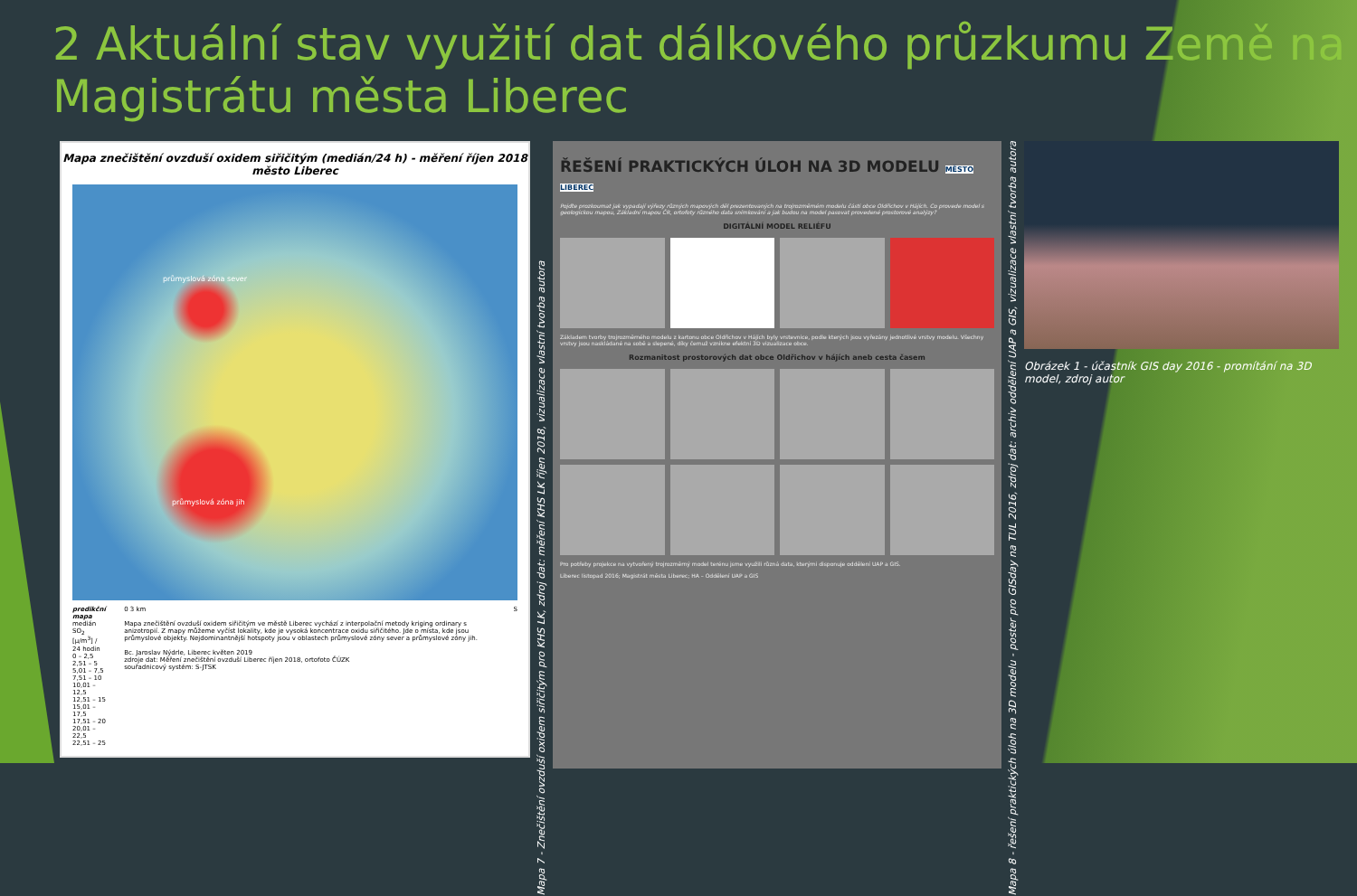2 Aktuální stav využití dat dálkového průzkumu Země na Magistrátu města Liberec
Mapa znečištění ovzduší oxidem siřičitým (medián/24 h) - měření říjen 2018
město Liberec
průmyslová zóna sever
průmyslová zóna jih
predikční mapa
medián SO<sub>2</sub> [μ/m<sup>3</sup>] / 24 hodin
0 – 2,5
2,51 – 5
5,01 – 7,5
7,51 – 10
10,01 – 12,5
12,51 – 15
15,01 – 17,5
17,51 – 20
20,01 – 22,5
22,51 – 25
0 3 km
Mapa znečištění ovzduší oxidem siřičitým ve městě Liberec vychází z interpolační metody kriging ordinary s anizotropií. Z mapy můžeme vyčíst lokality, kde je vysoká koncentrace oxidu siřičitého. Jde o místa, kde jsou průmyslové objekty. Nejdominantnější hotspoty jsou v oblastech průmyslové zóny sever a průmyslové zóny jih.
Bc. Jaroslav Nýdrle, Liberec květen 2019
zdroje dat: Měření znečištění ovzduší Liberec říjen 2018, ortofoto ČÚZK
souřadnicový systém: S-JTSK
S
Mapa 7 - Znečištění ovzduší oxidem siřičitým pro KHS LK, zdroj dat: měření KHS LK říjen 2018, vizualizace vlastní tvorba autora
ŘEŠENÍ PRAKTICKÝCH ÚLOH NA 3D MODELU MĚSTO LIBEREC
Pojďte prozkoumat jak vypadají výřezy různých mapových děl prezentovaných na trojrozměrném modelu části obce Oldřichov v Hájích. Co provede model s geologickou mapou, Základní mapou ČR, ortofoty různého data snímkování a jak budou na model pasovat provedené prostorové analýzy?
DIGITÁLNÍ MODEL RELIÉFU
Základem tvorby trojrozměrného modelu z kartonu obce Oldřichov v Hájích byly vrstevnice, podle kterých jsou vyřezány jednotlivé vrstvy modelu. Všechny vrstvy jsou naskládané na sobě a slepené, díky čemuž vznikne efektní 3D vizualizace obce.
Rozmanitost prostorových dat obce Oldřichov v hájích aneb cesta časem
Pro potřeby projekce na vytvořený trojrozměrný model terénu jsme využili různá data, kterými disponuje oddělení UAP a GIS.
Liberec listopad 2016; Magistrát města Liberec; HA – Oddělení UAP a GIS
Mapa 8 - řešení praktických úloh na 3D modelu - poster pro GISday na TUL 2016, zdroj dat: archiv oddělení UAP a GIS, vizualizace vlastní tvorba autora
Obrázek 1 - účastník GIS day 2016 - promítání na 3D model, zdroj autor